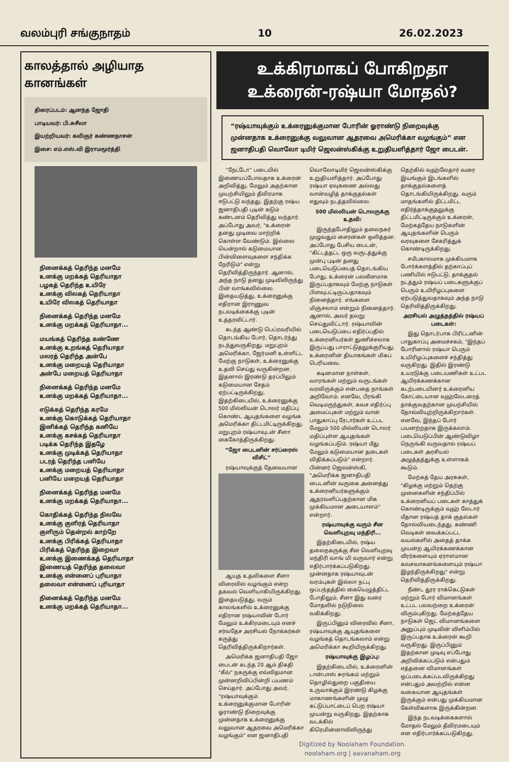வலம்புரி சங்குநாதம் 10 26.02.2023
காலத்தால் அழியாத கானங்கள்
திரைப்படம்: ஆனந்த ஜோதி
பாடியவர்: பி.சுசீலா
இயற்றியவர்: கவிஞர் கண்ணதாசன்
இசை: எம்.எஸ்.வி இராமமூர்த்தி
நினைக்கத் தெரிந்த மனமே
உனக்கு மறக்கத் தெரியாதா
பழகத் தெரிந்த உயிரே
உனக்கு விலகத் தெரியாதா
உயிரே விலகத் தெரியாதா
நினைக்கத் தெரிந்த மனமே
உனக்கு மறக்கத் தெரியாதா...
மயங்கத் தெரிந்த கண்ணே
உனக்கு உறங்கத் தெரியாதா
மலரத் தெரிந்த அன்பே
உனக்கு மறையத் தெரியாதா
அன்பே மறையத் தெரியாதா
நினைக்கத் தெரிந்த மனமே
உனக்கு மறக்கத் தெரியாதா...
எடுக்கத் தெரிந்த கரமே
உனக்கு கொடுக்கத் தெரியாதா
இனிக்கத் தெரிந்த கனியே
உனக்கு கசக்கத் தெரியாதா
படிக்க தெரிந்த இதழே
உனக்கு முடிக்கத் தெரியாதா
படரத் தெரிந்த பனியே
உனக்கு மறையத் தெரியாதா
பனியே மறையத் தெரியாதா
நினைக்கத் தெரிந்த மனமே
உனக்கு மறக்கத் தெரியாதா...
கொதிக்கத் தெரிந்த நிலவே
உனக்கு குளிரத் தெரியாதா
குளிரும் தென்றல் காற்றே
உனக்கு பிரிக்கத் தெரியாதா
பிரிக்கத் தெரிந்த இறைவா
உனக்கு இணைக்கத் தெரியாதா
இணையத் தெரிந்த தலைவா
உனக்கு என்னைப் புரியாதா
தலைவா என்னைப் புரியாதா
நினைக்கத் தெரிந்த மனமே
உனக்கு மறக்கத் தெரியாதா...
உக்கிரமாகப் போகிறதா
உக்ரைன்-ரஷ்யா மோதல்?
“ரஷ்யாவுக்கும் உக்ரைனுக்குமான போரின் ஓராண்டு நிறைவுக்கு முன்னதாக உக்ரைனுக்கு வலுவான ஆதரவை அமெரிக்கா வழங்கும்” என ஜனாதிபதி வொலோ டிமிர் ஜெலன்ஸ்கிக்கு உறுதியளித்தார் ஜோ பைடன்.
“நேட்டோ” படையில் இணையப்போவதாக உக்ரைன் அறிவித்து, மேலும் அதற்கான முயற்சியிலும் தீவிரமாக ஈடுபட்டு வந்தது. இதற்கு ரஷ்ய ஜனாதிபதி புடின் கடும் கண்டனம் தெரிவித்து வந்தார். அப்போது அவர், "உக்ரைன் தனது முடிவை மாற்றிக் கொள்ள வேண்டும். இல்லை யென்றால் கடுமையான பின்விளைவுகளை சந்திக்க நேரிடும்" என்று தெரிவித்திருந்தார். ஆனால், அந்த நாடு தனது முடிவிலிருந்து பின் வாங்கவில்லை. இதையடுத்து, உக்ரைனுக்கு எதிரான இராணுவ நடவடிக்கைக்கு புடின் உத்தரவிட்டார்.
கடந்த ஆண்டு பெப்ரவரியில் தொடங்கிய போர், தொடர்ந்து நடந்துவருகிறது. மறுபுறம் அமெரிக்கா, ஜேர்மனி உள்ளிட்ட மேற்கு நாடுகள், உக்ரைனுக்கு உதவி செய்து வருகின்றன. இதனால் இரண்டு தரப்பிலும் கடுமையான சேதம் ஏற்பட்டிருக்கிறது. இதற்கிடையில், உக்ரைனுக்கு 500 மில்லியன் டொலர் மதிப்பு கொண்ட ஆயுதங்களை வழங்க அமெரிக்கா திட்டமிட்டிருக்கிறது. மறுபுறம் ரஷ்யாவுடன் சீனா கைகோத்திருக்கிறது.
“ஜோ பைடனின் சர்ப்ரைஸ் விசிட்”
ரஷ்யாவுக்குத் தேவையான
ஆயுத உதவிகளை சீனா விரைவில் வழங்கும் என்ற தகவல் வெளியாகியிருக்கிறது. இதையடுத்து, வரும் காலங்களில் உக்ரைனுக்கு எதிரான ரஷ்யாவின் போர் மேலும் உக்கிரமடையும் எனச் சர்வதேச அரசியல் நோக்கர்கள் கருத்து தெரிவித்திருக்கிறார்கள்.
அமெரிக்க ஜனாதிபதி ஜோ பைடன் கடந்த 20 ஆம் திகதி "கீவ்" நகருக்கு எவ்விதமான முன்னறிவிப்பின்றி பயணம் செய்தார். அப்போது அவர், "ரஷ்யாவுக்கும் உக்ரைனுக்குமான போரின் ஓராண்டு நிறைவுக்கு முன்னதாக உக்ரைனுக்கு வலுவான ஆதரவை அமெரிக்கா வழங்கும்" என ஜனாதிபதி வொலோடிமிர் ஜெலன்ஸ்கிக்கு உறுதியளித்தார். அப்போது ரஷ்யா ஏவுகணை அல்லது வான்வழித் தாக்குதல்கள் எதுவும் நடத்தவில்லை.
500 மில்லியன் டொலருக்கு உதவி:
இருந்தபோதிலும் தலைநகர் முழுவதும் சைரன்கள் ஒலித்தன. அப்போது பேசிய பைடன், "கிட்டத்தட்ட ஒரு வருடத்துக்கு முன்பு புடின் தனது படையெடுப்பைத் தொடங்கிய போது, உக்ரைன் பலவீனமாக இருப்பதாகவும் மேற்கு நாடுகள் பிளவுபட்டிருப்பதாகவும் நினைத்தார். எங்களை மிஞ்சலாம் என்றும் நினைத்தார். ஆனால், அவர் தவறு செய்துவிட்டார். ரஷ்யாவின் படையெடுப்பை எதிர்ப்பதில் உக்ரைனியர்கள் துணிச்சலாக இருப்பது பாராட்டுதலுக்குரியது. உக்ரைனின் தியாகங்கள் மிகப் பெரியவை.
கடினமான நாள்கள், வாரங்கள் மற்றும் வருடங்கள் வரவிருக்கும் என்பதை நாங்கள் அறிவோம். எனவே, பீரங்கி வெடிமருந்துகள், கவச எதிர்ப்பு அமைப்புகள் மற்றும் வான் பாதுகாப்பு ரேடார்கள் உட்பட மேலும் 500 மில்லியன் டொலர் மதிப்புள்ள ஆயுதங்கள் வழங்கப்படும். ரஷ்யா மீது மேலும் கடுமையான தடைகள் விதிக்கப்படும்" என்றார். பின்னர் ஜெலன்ஸ்கி, "அமெரிக்க ஜனாதிபதி பைடனின் வருகை அனைத்து உக்ரைனியர்களுக்கும் ஆதரவளிப்பதற்கான மிக முக்கியமான அடையாளம்" என்றார்.
ரஷ்யாவுக்கு வரும் சீன வெளியுறவு மந்திரி...
இதற்கிடையில், ரஷ்ய தலைநகருக்கு சீன வெளியுறவு மந்திரி வாங் யி வருவார் என்று எதிர்பார்க்கப்படுகிறது. முன்னதாக ரஷ்யாவுடன் வரம்புகள் இல்லா நட்பு ஒப்பந்தத்தில் கையெழுத்திட்ட போதிலும், சீனா இது வரை மோதலில் நடுநிலை வகிக்கிறது.
இருப்பினும் விரைவில் சீனா, ரஷ்யாவுக்கு ஆயுதங்களை வழங்கத் தொடங்கலாம் என்று அமெரிக்கா கூறியிருக்கிறது.
ரஷ்யாவுக்கு இழப்பு:
இதற்கிடையில், உக்ரைனின் டான்பாஸ் சுரங்கம் மற்றும் தொழில்துறை பகுதியை உருவாக்கும் இரண்டு கிழக்கு மாகாணங்களின் முழு கட்டுப்பாட்டைப் பெற ரஷ்யா முயன்று வருகிறது. இதற்காக வடக்கில் கிரெமின்னாவிலிருந்து தெற்கில் வுஹ்லேதார் வரை இயங்கும் இடங்களில் தாக்குதல்களைத் தொடங்கியிருக்கிறது. வரும் மாதங்களில் திட்டமிட்ட எதிர்த்தாக்குதலுக்கு திட்டமிட்டிருக்கும் உக்ரைன், மேற்கத்தேய நாடுகளின் ஆயுதங்களின் பெரும் வரவுகளை சேகரித்துக் கொண்டிருக்கிறது.
சமீபகாலமாக முக்கியமாக போர்க்களத்தில் தற்காப்புப் பணியில் ஈடுபட்டு, தாக்குதல் நடத்தும் ரஷ்யப் படைகளுக்குப் பெரும் உயிரிழப்புகளை ஏற்படுத்துவதாகவும் அந்த நாடு தெரிவித்திருக்கிறது.
அரசியல் அழுத்தத்தில் ரஷ்யப் படைகள்:
இது தொடர்பாக பிரிட்டனின் பாதுகாப்பு அமைச்சகம், "இந்தப் போரினால் ரஷ்யா பெரும் உயிரிழப்புகளைச் சந்தித்து வருகிறது. இதில் இரண்டு உயரடுக்கு படையணிகள் உட்பட ஆயிரக்கணக்கான கடற்படையினர் உக்ரைனிய கோட்டையான வுஹ்லேடரைத் தாக்குவதற்கான முயற்சியில் தோல்வியுற்றிருக்கிறார்கள். எனவே, இந்தப் போர் பயனற்றதாக இருக்கலாம். படையெடுப்பின் ஆண்டுவிழா நெருங்கி வருவதால் ரஷ்யப் படைகள் அரசியல் அழுத்தத்துக்கு உள்ளாகக் கூடும்.
மேற்கத் தேய அரசுகள், "கிழக்கு மற்றும் தெற்கு முனைகளின் சந்திப்பில் உக்ரைனியப் படைகள் காத்துக் கொண்டிருக்கும் வுஹ் லேடார் மீதான ரஷ்யத் தாக் குதல்கள் தோல்வியடைந்தது. கண்ணி வெடிகள் வைக்கப்பட்ட வயல்களில் அதைத் தாக்க முயன்ற ஆயிரக்கணக்கான வீரர்களையும் ஏராளமான கவசவாகனங்களையும் ரஷ்யா இழந்திருக்கிறது" என்று தெரிவித்திருக்கிறது.
நீண்ட தூர ராக்கெட்டுகள் மற்றும் போர் விமானங்கள் உட்பட பலவற்றை உக்ரைன் விரும்புகிறது. மேற்கத்தேய நாடுகள் ஜெட் விமானங்களை அனுப்பும் முடிவின் விளிம்பில் இருப்பதாக உக்ரைன் கூறி வருகிறது. இருப்பினும் இதற்கான முடிவு எப்போது அறிவிக்கப்படும் என்பதும் எத்தனை விமானங்கள் ஒப்படைக்கப்படவிருக்கிறது என்பதும் அவற்றில் என்ன வகையான ஆயுதங்கள் இருக்கும் என்பது முக்கியமான கேள்விகளாக இருக்கின்றன.
இந்த நடவடிக்கைகளால் மோதல் மேலும் தீவிரமடையும் என எதிர்பார்க்கப்படுகிறது.
Digitized by Noolaham Foundation.
noolaham.org | aavanaham.org